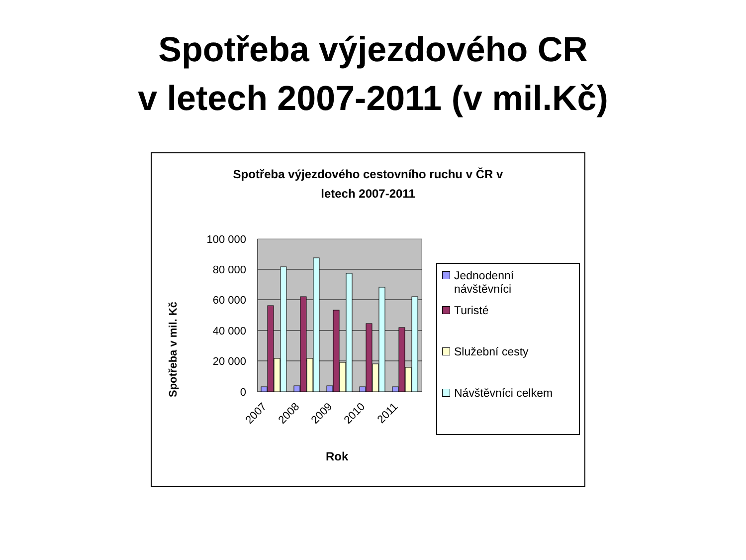Spotřeba výjezdového CR
v letech 2007-2011 (v mil.Kč)
Spotřeba výjezdového cestovního ruchu v ČR v
letech 2007-2011
100 000
80 000
60 000
40 000
20 000
0
2007
2008
2009
2010
2011
Spotřeba v mil. Kč
Rok
Jednodenní
návštěvníci
Turisté
Služební cesty
Návštěvníci celkem